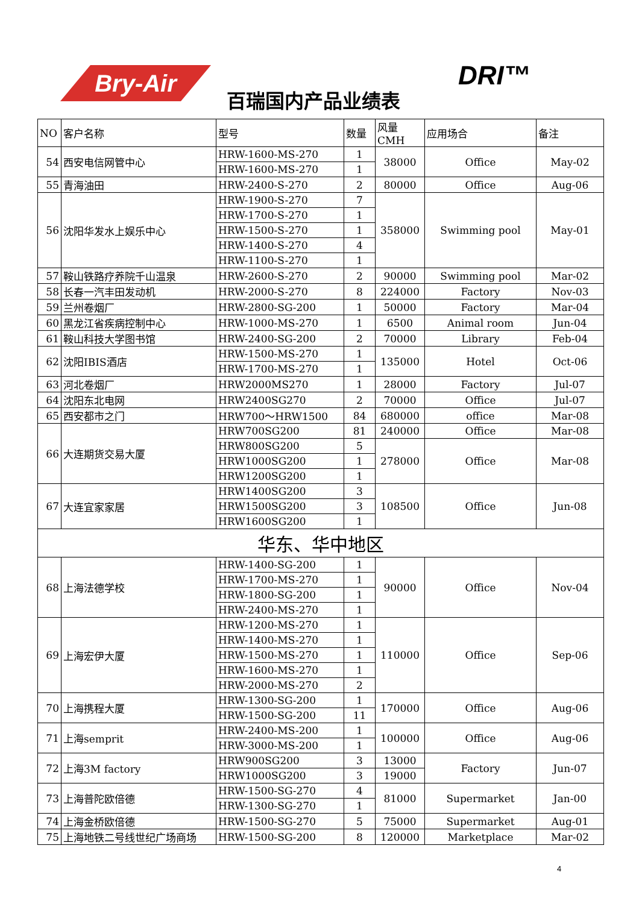Bry-Air
百瑞国内产品业绩表
DRI™
| NO | 客户名称 | 型号 | 数量 | 风量CMH | 应用场合 | 备注 |
| --- | --- | --- | --- | --- | --- | --- |
| 54 | 西安电信网管中心 | HRW-1600-MS-270 | 1 | 38000 | Office | May-02 |
| | | HRW-1600-MS-270 | 1 | | | |
| 55 | 青海油田 | HRW-2400-S-270 | 2 | 80000 | Office | Aug-06 |
| 56 | 沈阳华发水上娱乐中心 | HRW-1900-S-270 | 7 | 358000 | Swimming pool | May-01 |
| | | HRW-1700-S-270 | 1 | | | |
| | | HRW-1500-S-270 | 1 | | | |
| | | HRW-1400-S-270 | 4 | | | |
| | | HRW-1100-S-270 | 1 | | | |
| 57 | 鞍山铁路疗养院千山温泉 | HRW-2600-S-270 | 2 | 90000 | Swimming pool | Mar-02 |
| 58 | 长春一汽丰田发动机 | HRW-2000-S-270 | 8 | 224000 | Factory | Nov-03 |
| 59 | 兰州卷烟厂 | HRW-2800-SG-200 | 1 | 50000 | Factory | Mar-04 |
| 60 | 黑龙江省疾病控制中心 | HRW-1000-MS-270 | 1 | 6500 | Animal room | Jun-04 |
| 61 | 鞍山科技大学图书馆 | HRW-2400-SG-200 | 2 | 70000 | Library | Feb-04 |
| 62 | 沈阳IBIS酒店 | HRW-1500-MS-270 | 1 | 135000 | Hotel | Oct-06 |
| | | HRW-1700-MS-270 | 1 | | | |
| 63 | 河北卷烟厂 | HRW2000MS270 | 1 | 28000 | Factory | Jul-07 |
| 64 | 沈阳东北电网 | HRW2400SG270 | 2 | 70000 | Office | Jul-07 |
| 65 | 西安都市之门 | HRW700～HRW1500 | 84 | 680000 | office | Mar-08 |
| 66 | 大连期货交易大厦 | HRW700SG200 | 81 | 240000 | Office | Mar-08 |
| | | HRW800SG200 | 5 | 278000 | Office | Mar-08 |
| | | HRW1000SG200 | 1 | | | |
| | | HRW1200SG200 | 1 | | | |
| 67 | 大连宜家家居 | HRW1400SG200 | 3 | 108500 | Office | Jun-08 |
| | | HRW1500SG200 | 3 | | | |
| | | HRW1600SG200 | 1 | | | |
| 华东、华中地区 | | | | | | |
| 68 | 上海法德学校 | HRW-1400-SG-200 | 1 | 90000 | Office | Nov-04 |
| | | HRW-1700-MS-270 | 1 | | | |
| | | HRW-1800-SG-200 | 1 | | | |
| | | HRW-2400-MS-270 | 1 | | | |
| 69 | 上海宏伊大厦 | HRW-1200-MS-270 | 1 | 110000 | Office | Sep-06 |
| | | HRW-1400-MS-270 | 1 | | | |
| | | HRW-1500-MS-270 | 1 | | | |
| | | HRW-1600-MS-270 | 1 | | | |
| | | HRW-2000-MS-270 | 2 | | | |
| 70 | 上海携程大厦 | HRW-1300-SG-200 | 1 | 170000 | Office | Aug-06 |
| | | HRW-1500-SG-200 | 11 | | | |
| 71 | 上海sempri​t | HRW-2400-MS-200 | 1 | 100000 | Office | Aug-06 |
| | | HRW-3000-MS-200 | 1 | | | |
| 72 | 上海3M factory | HRW900SG200 | 3 | 13000 | Factory | Jun-07 |
| | | HRW1000SG200 | 3 | 19000 | | |
| 73 | 上海普陀欧倍德 | HRW-1500-SG-270 | 4 | 81000 | Supermarket | Jan-00 |
| | | HRW-1300-SG-270 | 1 | | | |
| 74 | 上海金桥欧倍德 | HRW-1500-SG-270 | 5 | 75000 | Supermarket | Aug-01 |
| 75 | 上海地铁二号线世纪广场商场 | HRW-1500-SG-200 | 8 | 120000 | Marketplace | Mar-02 |
4